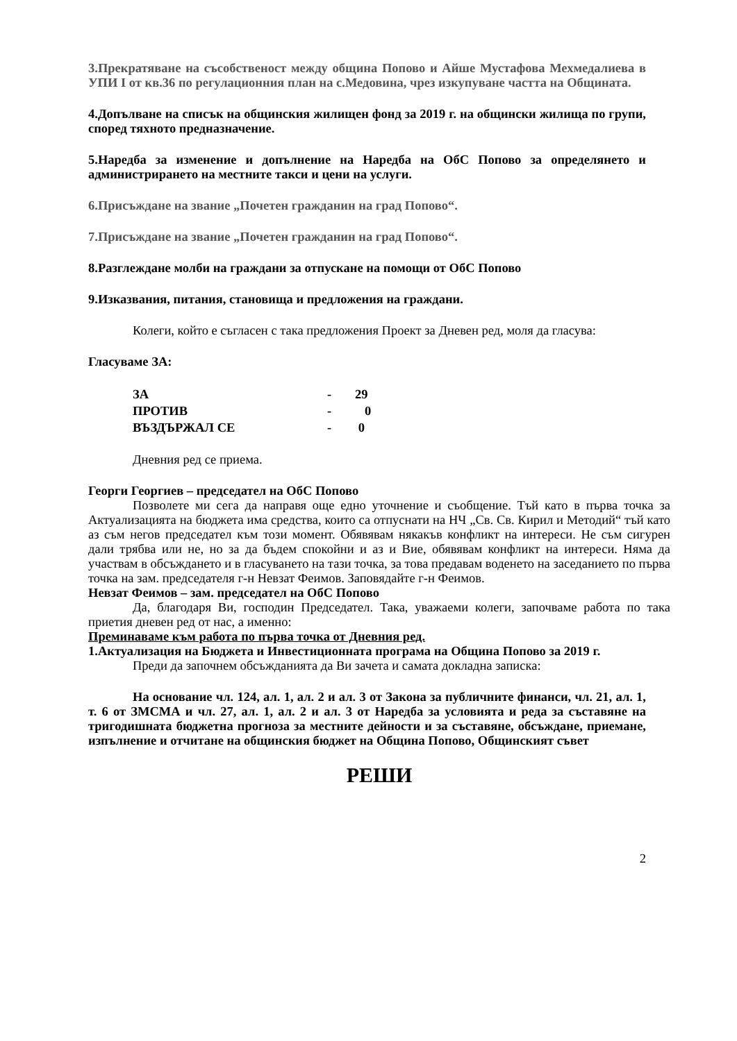3.Прекратяване на съсобственост между община Попово и Айше Мустафова Мехмедалиева в УПИ I от кв.36 по регулационния план на с.Медовина, чрез изкупуване частта на Общината.
4.Допълване на списък на общинския жилищен фонд за 2019 г. на общински жилища по групи, според тяхното предназначение.
5.Наредба за изменение и допълнение на Наредба на ОбС Попово за определянето и администрирането на местните такси и цени на услуги.
6.Присъждане на звание „Почетен гражданин на град Попово“.
7.Присъждане на звание „Почетен гражданин на град Попово“.
8.Разглеждане молби на граждани за отпускане на помощи от ОбС Попово
9.Изказвания, питания, становища и предложения на граждани.
Колеги, който е съгласен с така предложения Проект за Дневен ред, моля да гласува:
Гласуваме ЗА:
| ЗА | - | 29 |
| ПРОТИВ | - | 0 |
| ВЪЗДЪРЖАЛ СЕ | - | 0 |
Дневния ред се приема.
Георги Георгиев – председател на ОбС Попово
Позволете ми сега да направя още едно уточнение и съобщение. Тъй като в първа точка за Актуализацията на бюджета има средства, които са отпуснати на НЧ „Св. Св. Кирил и Методий“ тъй като аз съм негов председател към този момент. Обявявам някакъв конфликт на интереси. Не съм сигурен дали трябва или не, но за да бъдем спокойни и аз и Вие, обявявам конфликт на интереси. Няма да участвам в обсъждането и в гласуването на тази точка, за това предавам воденето на заседанието по първа точка на зам. председателя г-н Невзат Феимов. Заповядайте г-н Феимов.
Невзат Феимов – зам. председател на ОбС Попово
Да, благодаря Ви, господин Председател. Така, уважаеми колеги, започваме работа по така приетия дневен ред от нас, а именно:
Преминаваме към работа по първа точка от Дневния ред.
1.Актуализация на Бюджета и Инвестиционната програма на Община Попово за 2019 г.
Преди да започнем обсъжданията да Ви зачета и самата докладна записка:
На основание чл. 124, ал. 1, ал. 2 и ал. 3 от Закона за публичните финанси, чл. 21, ал. 1, т. 6 от ЗМСМА и чл. 27, ал. 1, ал. 2 и ал. 3 от Наредба за условията и реда за съставяне на тригодишната бюджетна прогноза за местните дейности и за съставяне, обсъждане, приемане, изпълнение и отчитане на общинския бюджет на Община Попово, Общинският съвет
РЕШИ
2